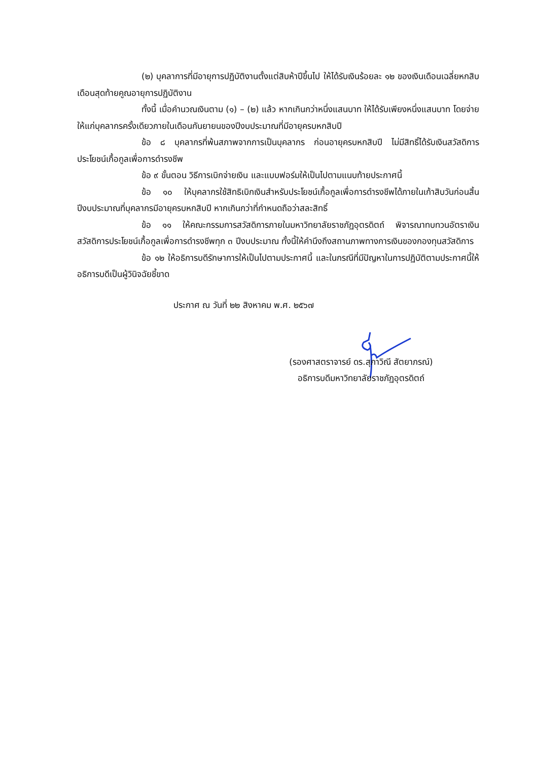(๒) บุคลาการที่มีอายุการปฏิบัติงานตั้งแต่สิบห้าปีขึ้นไป ให้ได้รับเงินร้อยละ ๑๒ ของเงินเดือนเฉลี่ยหกสิบเดือนสุดท้ายคูณอายุการปฏิบัติงาน
ทั้งนี้ เมื่อคำนวณเงินตาม (๑) – (๒) แล้ว หากเกินกว่าหนึ่งแสนบาท ให้ได้รับเพียงหนึ่งแสนบาท โดยจ่ายให้แก่บุคลากรครั้งเดียวภายในเดือนกันยายนของปีงบประมาณที่มีอายุครบหกสิบปี
ข้อ ๘ บุคลากรที่พ้นสภาพจากการเป็นบุคลากร ก่อนอายุครบหกสิบปี ไม่มีสิทธิ์ได้รับเงินสวัสดิการประโยชน์เกื้อกูลเพื่อการดำรงชีพ
ข้อ ๙ ขั้นตอน วิธีการเบิกจ่ายเงิน และแบบฟอร์มให้เป็นไปตามแนบท้ายประกาศนี้
ข้อ ๑๐ ให้บุคลากรใช้สิทธิเบิกเงินสำหรับประโยชน์เกื้อกูลเพื่อการดำรงชีพได้ภายในเก้าสิบวันก่อนสิ้นปีงบประมาณที่บุคลากรมีอายุครบหกสิบปี หากเกินกว่าที่กำหนดถือว่าสละสิทธิ์
ข้อ ๑๑ ให้คณะกรรมการสวัสดิการภายในมหาวิทยาลัยราชภัฏอุตรดิตถ์ พิจารณาทบทวนอัตราเงินสวัสดิการประโยชน์เกื้อกูลเพื่อการดำรงชีพทุก ๓ ปีงบประมาณ ทั้งนี้ให้คำนึงถึงสถานภาพทางการเงินของกองทุนสวัสดิการ
ข้อ ๑๒ ให้อธิการบดีรักษาการให้เป็นไปตามประกาศนี้ และในกรณีที่มีปัญหาในการปฏิบัติตามประกาศนี้ให้อธิการบดีเป็นผู้วินิจฉัยชี้ขาด
ประกาศ ณ วันที่ ๒๒ สิงหาคม พ.ศ. ๒๕๖๗
(รองศาสตราจารย์ ดร.สุภาวิณี สัตยาภรณ์)
อธิการบดีมหาวิทยาลัยราชภัฏอุตรดิตถ์